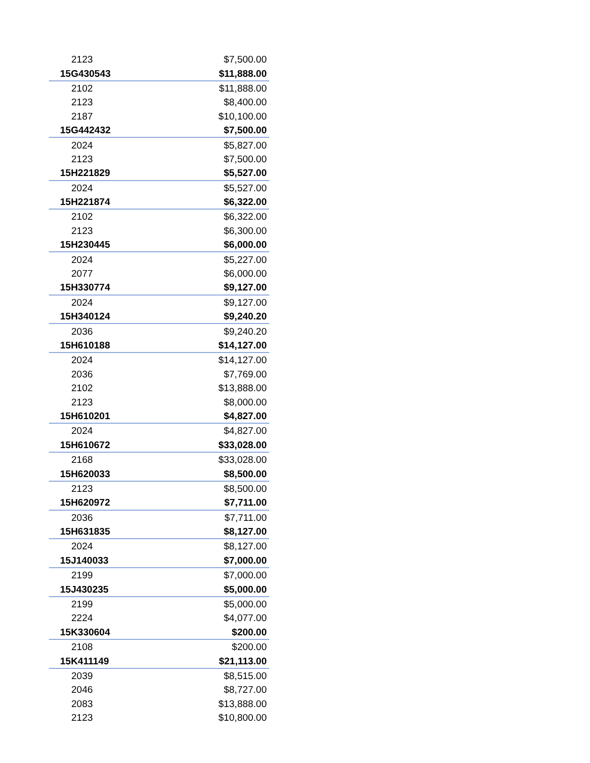| 2123 | $7,500.00 |
| 15G430543 | $11,888.00 |
| 2102 | $11,888.00 |
| 2123 | $8,400.00 |
| 2187 | $10,100.00 |
| 15G442432 | $7,500.00 |
| 2024 | $5,827.00 |
| 2123 | $7,500.00 |
| 15H221829 | $5,527.00 |
| 2024 | $5,527.00 |
| 15H221874 | $6,322.00 |
| 2102 | $6,322.00 |
| 2123 | $6,300.00 |
| 15H230445 | $6,000.00 |
| 2024 | $5,227.00 |
| 2077 | $6,000.00 |
| 15H330774 | $9,127.00 |
| 2024 | $9,127.00 |
| 15H340124 | $9,240.20 |
| 2036 | $9,240.20 |
| 15H610188 | $14,127.00 |
| 2024 | $14,127.00 |
| 2036 | $7,769.00 |
| 2102 | $13,888.00 |
| 2123 | $8,000.00 |
| 15H610201 | $4,827.00 |
| 2024 | $4,827.00 |
| 15H610672 | $33,028.00 |
| 2168 | $33,028.00 |
| 15H620033 | $8,500.00 |
| 2123 | $8,500.00 |
| 15H620972 | $7,711.00 |
| 2036 | $7,711.00 |
| 15H631835 | $8,127.00 |
| 2024 | $8,127.00 |
| 15J140033 | $7,000.00 |
| 2199 | $7,000.00 |
| 15J430235 | $5,000.00 |
| 2199 | $5,000.00 |
| 2224 | $4,077.00 |
| 15K330604 | $200.00 |
| 2108 | $200.00 |
| 15K411149 | $21,113.00 |
| 2039 | $8,515.00 |
| 2046 | $8,727.00 |
| 2083 | $13,888.00 |
| 2123 | $10,800.00 |